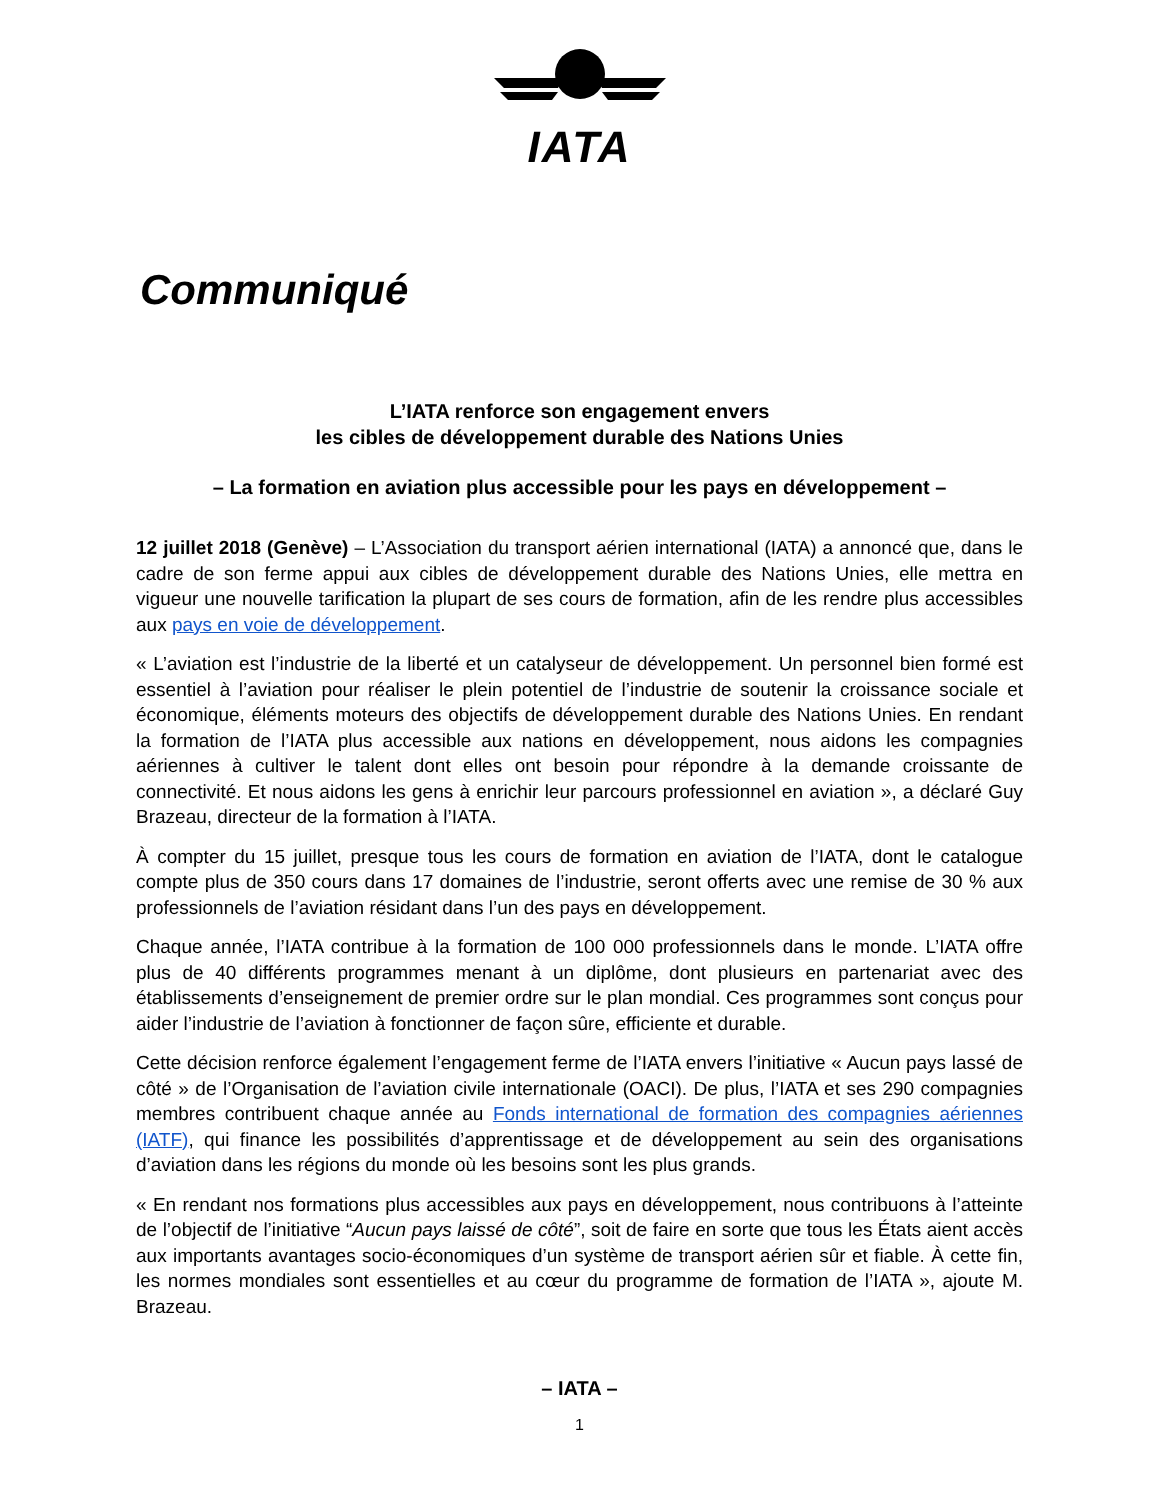IATA
Communiqué
L’IATA renforce son engagement envers
les cibles de développement durable des Nations Unies
– La formation en aviation plus accessible pour les pays en développement –
12 juillet 2018 (Genève) – L’Association du transport aérien international (IATA) a annoncé que, dans le cadre de son ferme appui aux cibles de développement durable des Nations Unies, elle mettra en vigueur une nouvelle tarification la plupart de ses cours de formation, afin de les rendre plus accessibles aux pays en voie de développement.
« L’aviation est l’industrie de la liberté et un catalyseur de développement. Un personnel bien formé est essentiel à l’aviation pour réaliser le plein potentiel de l’industrie de soutenir la croissance sociale et économique, éléments moteurs des objectifs de développement durable des Nations Unies. En rendant la formation de l’IATA plus accessible aux nations en développement, nous aidons les compagnies aériennes à cultiver le talent dont elles ont besoin pour répondre à la demande croissante de connectivité. Et nous aidons les gens à enrichir leur parcours professionnel en aviation », a déclaré Guy Brazeau, directeur de la formation à l’IATA.
À compter du 15 juillet, presque tous les cours de formation en aviation de l’IATA, dont le catalogue compte plus de 350 cours dans 17 domaines de l’industrie, seront offerts avec une remise de 30 % aux professionnels de l’aviation résidant dans l’un des pays en développement.
Chaque année, l’IATA contribue à la formation de 100 000 professionnels dans le monde. L’IATA offre plus de 40 différents programmes menant à un diplôme, dont plusieurs en partenariat avec des établissements d’enseignement de premier ordre sur le plan mondial. Ces programmes sont conçus pour aider l’industrie de l’aviation à fonctionner de façon sûre, efficiente et durable.
Cette décision renforce également l’engagement ferme de l’IATA envers l’initiative « Aucun pays lassé de côté » de l’Organisation de l’aviation civile internationale (OACI). De plus, l’IATA et ses 290 compagnies membres contribuent chaque année au Fonds international de formation des compagnies aériennes (IATF), qui finance les possibilités d’apprentissage et de développement au sein des organisations d’aviation dans les régions du monde où les besoins sont les plus grands.
« En rendant nos formations plus accessibles aux pays en développement, nous contribuons à l’atteinte de l’objectif de l’initiative “Aucun pays laissé de côté”, soit de faire en sorte que tous les États aient accès aux importants avantages socio-économiques d’un système de transport aérien sûr et fiable. À cette fin, les normes mondiales sont essentielles et au cœur du programme de formation de l’IATA », ajoute M. Brazeau.
– IATA –
1